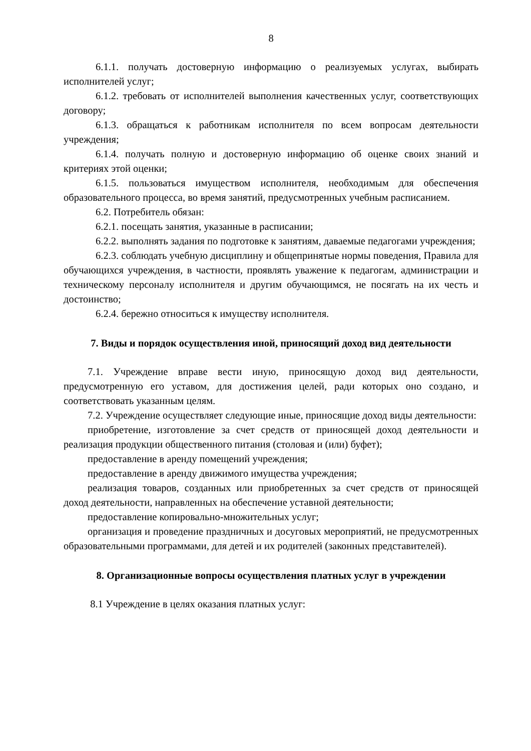8
6.1.1. получать достоверную информацию о реализуемых услугах, выбирать исполнителей услуг;
6.1.2. требовать от исполнителей выполнения качественных услуг, соответствующих договору;
6.1.3. обращаться к работникам исполнителя по всем вопросам деятельности учреждения;
6.1.4. получать полную и достоверную информацию об оценке своих знаний и критериях этой оценки;
6.1.5. пользоваться имуществом исполнителя, необходимым для обеспечения образовательного процесса, во время занятий, предусмотренных учебным расписанием.
6.2. Потребитель обязан:
6.2.1. посещать занятия, указанные в расписании;
6.2.2. выполнять задания по подготовке к занятиям, даваемые педагогами учреждения;
6.2.3. соблюдать учебную дисциплину и общепринятые нормы поведения, Правила для обучающихся учреждения, в частности, проявлять уважение к педагогам, администрации и техническому персоналу исполнителя и другим обучающимся, не посягать на их честь и достоинство;
6.2.4. бережно относиться к имуществу исполнителя.
7. Виды и порядок осуществления иной, приносящий доход вид деятельности
7.1. Учреждение вправе вести иную, приносящую доход вид деятельности, предусмотренную его уставом, для достижения целей, ради которых оно создано, и соответствовать указанным целям.
7.2. Учреждение осуществляет следующие иные, приносящие доход виды деятельности:
приобретение, изготовление за счет средств от приносящей доход деятельности и реализация продукции общественного питания (столовая и (или) буфет);
предоставление в аренду помещений учреждения;
предоставление в аренду движимого имущества учреждения;
реализация товаров, созданных или приобретенных за счет средств от приносящей доход деятельности, направленных на обеспечение уставной деятельности;
предоставление копировально-множительных услуг;
организация и проведение праздничных и досуговых мероприятий, не предусмотренных образовательными программами, для детей и их родителей (законных представителей).
8. Организационные вопросы осуществления платных услуг в учреждении
8.1 Учреждение в целях оказания платных услуг: